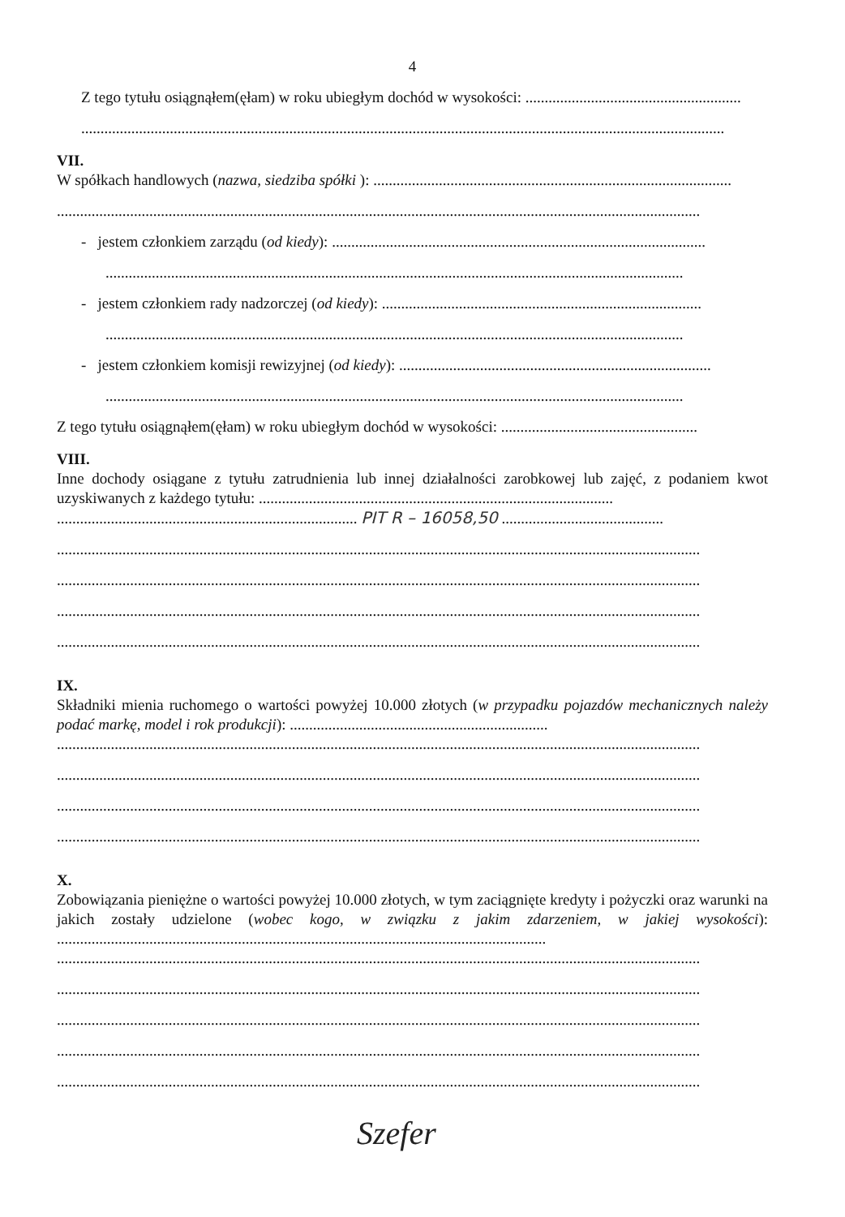4
Z tego tytułu osiągnąłem(ęłam) w roku ubiegłym dochód w wysokości: ........................................................
.......................................................................................................................................................................
VII.
W spółkach handlowych (nazwa, siedziba spółki ): .............................................................................................
.......................................................................................................................................................................
- jestem członkiem zarządu (od kiedy): .................................................................................................
......................................................................................................................................................
- jestem członkiem rady nadzorczej (od kiedy): ...................................................................................
......................................................................................................................................................
- jestem członkiem komisji rewizyjnej (od kiedy): .................................................................................
......................................................................................................................................................
Z tego tytułu osiągnąłem(ęłam) w roku ubiegłym dochód w wysokości: ...................................................
VIII.
Inne dochody osiągane z tytułu zatrudnienia lub innej działalności zarobkowej lub zajęć, z podaniem kwot uzyskiwanych z każdego tytułu: ............................................................................................
.............................................................................. PIT R – 16058,50 ..........................................
.......................................................................................................................................................................
.......................................................................................................................................................................
.......................................................................................................................................................................
.......................................................................................................................................................................
IX.
Składniki mienia ruchomego o wartości powyżej 10.000 złotych (w przypadku pojazdów mechanicznych należy podać markę, model i rok produkcji): ...................................................................
.......................................................................................................................................................................
.......................................................................................................................................................................
.......................................................................................................................................................................
.......................................................................................................................................................................
X.
Zobowiązania pieniężne o wartości powyżej 10.000 złotych, w tym zaciągnięte kredyty i pożyczki oraz warunki na jakich zostały udzielone (wobec kogo, w związku z jakim zdarzeniem, w jakiej wysokości): ...............................................................................................................................
.......................................................................................................................................................................
.......................................................................................................................................................................
.......................................................................................................................................................................
.......................................................................................................................................................................
.......................................................................................................................................................................
Szefer